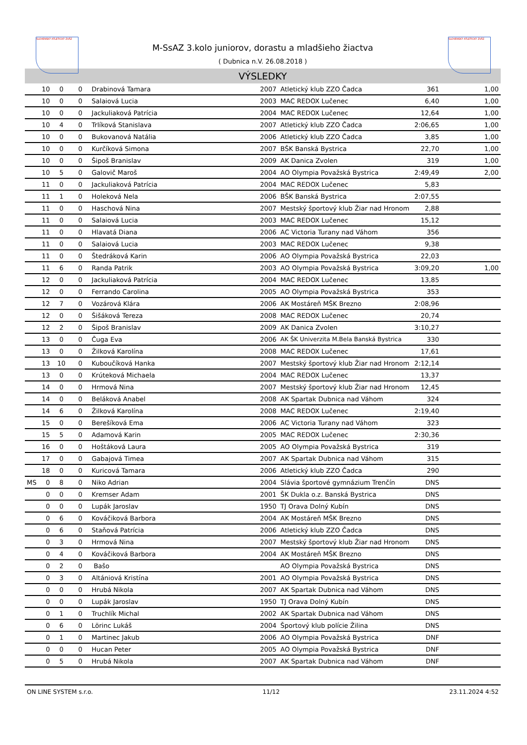SLOVENSKÝ ATLETICKÝ ZVÄZ SLOVENSKÝ ATLETICKÝ ZVÄZ
M-SsAZ 3.kolo juniorov, dorastu a mladšieho žiactva
( Dubnica n.V. 26.08.2018 )
VÝSLEDKY
| | 10 | 0 | 0 | Drabinová Tamara | 2007 | Atletický klub ZZO Čadca | 361 | 1,00 |
| | 10 | 0 | 0 | Salaiová Lucia | 2003 | MAC REDOX Lučenec | 6,40 | 1,00 |
| | 10 | 0 | 0 | Jackuliaková Patrícia | 2004 | MAC REDOX Lučenec | 12,64 | 1,00 |
| | 10 | 4 | 0 | Trlíková Stanislava | 2007 | Atletický klub ZZO Čadca | 2:06,65 | 1,00 |
| | 10 | 0 | 0 | Bukovanová Natália | 2006 | Atletický klub ZZO Čadca | 3,85 | 1,00 |
| | 10 | 0 | 0 | Kurčíková Simona | 2007 | BŠK Banská Bystrica | 22,70 | 1,00 |
| | 10 | 0 | 0 | Šipoš Branislav | 2009 | AK Danica Zvolen | 319 | 1,00 |
| | 10 | 5 | 0 | Galovič Maroš | 2004 | AO Olympia Považská Bystrica | 2:49,49 | 2,00 |
| | 11 | 0 | 0 | Jackuliaková Patrícia | 2004 | MAC REDOX Lučenec | 5,83 | |
| | 11 | 1 | 0 | Holeková Nela | 2006 | BŠK Banská Bystrica | 2:07,55 | |
| | 11 | 0 | 0 | Haschová Nina | 2007 | Mestský športový klub Žiar nad Hronom | 2,88 | |
| | 11 | 0 | 0 | Salaiová Lucia | 2003 | MAC REDOX Lučenec | 15,12 | |
| | 11 | 0 | 0 | Hlavatá Diana | 2006 | AC Victoria Turany nad Váhom | 356 | |
| | 11 | 0 | 0 | Salaiová Lucia | 2003 | MAC REDOX Lučenec | 9,38 | |
| | 11 | 0 | 0 | Štedráková Karin | 2006 | AO Olympia Považská Bystrica | 22,03 | |
| | 11 | 6 | 0 | Randa Patrik | 2003 | AO Olympia Považská Bystrica | 3:09,20 | 1,00 |
| | 12 | 0 | 0 | Jackuliaková Patrícia | 2004 | MAC REDOX Lučenec | 13,85 | |
| | 12 | 0 | 0 | Ferrando Carolina | 2005 | AO Olympia Považská Bystrica | 353 | |
| | 12 | 7 | 0 | Vozárová Klára | 2006 | AK Mostáreň MŠK Brezno | 2:08,96 | |
| | 12 | 0 | 0 | Šišáková Tereza | 2008 | MAC REDOX Lučenec | 20,74 | |
| | 12 | 2 | 0 | Šipoš Branislav | 2009 | AK Danica Zvolen | 3:10,27 | |
| | 13 | 0 | 0 | Čuga Eva | 2006 | AK ŠK Univerzita M.Bela Banská Bystrica | 330 | |
| | 13 | 0 | 0 | Žilková Karolína | 2008 | MAC REDOX Lučenec | 17,61 | |
| | 13 | 10 | 0 | Kuboučíková Hanka | 2007 | Mestský športový klub Žiar nad Hronom | 2:12,14 | |
| | 13 | 0 | 0 | Krúteková Michaela | 2004 | MAC REDOX Lučenec | 13,37 | |
| | 14 | 0 | 0 | Hrmová Nina | 2007 | Mestský športový klub Žiar nad Hronom | 12,45 | |
| | 14 | 0 | 0 | Beláková Anabel | 2008 | AK Spartak Dubnica nad Váhom | 324 | |
| | 14 | 6 | 0 | Žilková Karolína | 2008 | MAC REDOX Lučenec | 2:19,40 | |
| | 15 | 0 | 0 | Berešíková Ema | 2006 | AC Victoria Turany nad Váhom | 323 | |
| | 15 | 5 | 0 | Adamová Karin | 2005 | MAC REDOX Lučenec | 2:30,36 | |
| | 16 | 0 | 0 | Hoštáková Laura | 2005 | AO Olympia Považská Bystrica | 319 | |
| | 17 | 0 | 0 | Gabajová Timea | 2007 | AK Spartak Dubnica nad Váhom | 315 | |
| | 18 | 0 | 0 | Kuricová Tamara | 2006 | Atletický klub ZZO Čadca | 290 | |
| MS | 0 | 8 | 0 | Niko Adrian | 2004 | Slávia športové gymnázium Trenčín | DNS | |
| | 0 | 0 | 0 | Kremser Adam | 2001 | ŠK Dukla o.z. Banská Bystrica | DNS | |
| | 0 | 0 | 0 | Lupák Jaroslav | 1950 | TJ Orava Dolný Kubín | DNS | |
| | 0 | 6 | 0 | Kováčiková Barbora | 2004 | AK Mostáreň MŠK Brezno | DNS | |
| | 0 | 6 | 0 | Staňová Patrícia | 2006 | Atletický klub ZZO Čadca | DNS | |
| | 0 | 3 | 0 | Hrmová Nina | 2007 | Mestský športový klub Žiar nad Hronom | DNS | |
| | 0 | 4 | 0 | Kováčiková Barbora | 2004 | AK Mostáreň MŠK Brezno | DNS | |
| | 0 | 2 | 0 | Bašo | | AO Olympia Považská Bystrica | DNS | |
| | 0 | 3 | 0 | Altániová Kristína | 2001 | AO Olympia Považská Bystrica | DNS | |
| | 0 | 0 | 0 | Hrubá Nikola | 2007 | AK Spartak Dubnica nad Váhom | DNS | |
| | 0 | 0 | 0 | Lupák Jaroslav | 1950 | TJ Orava Dolný Kubín | DNS | |
| | 0 | 1 | 0 | Truchlík Michal | 2002 | AK Spartak Dubnica nad Váhom | DNS | |
| | 0 | 6 | 0 | Lörinc Lukáš | 2004 | Športový klub polície Žilina | DNS | |
| | 0 | 1 | 0 | Martinec Jakub | 2006 | AO Olympia Považská Bystrica | DNF | |
| | 0 | 0 | 0 | Hucan Peter | 2005 | AO Olympia Považská Bystrica | DNF | |
| | 0 | 5 | 0 | Hrubá Nikola | 2007 | AK Spartak Dubnica nad Váhom | DNF | |
ON LINE SYSTEM s.r.o. 11/12 23.11.2024 4:52